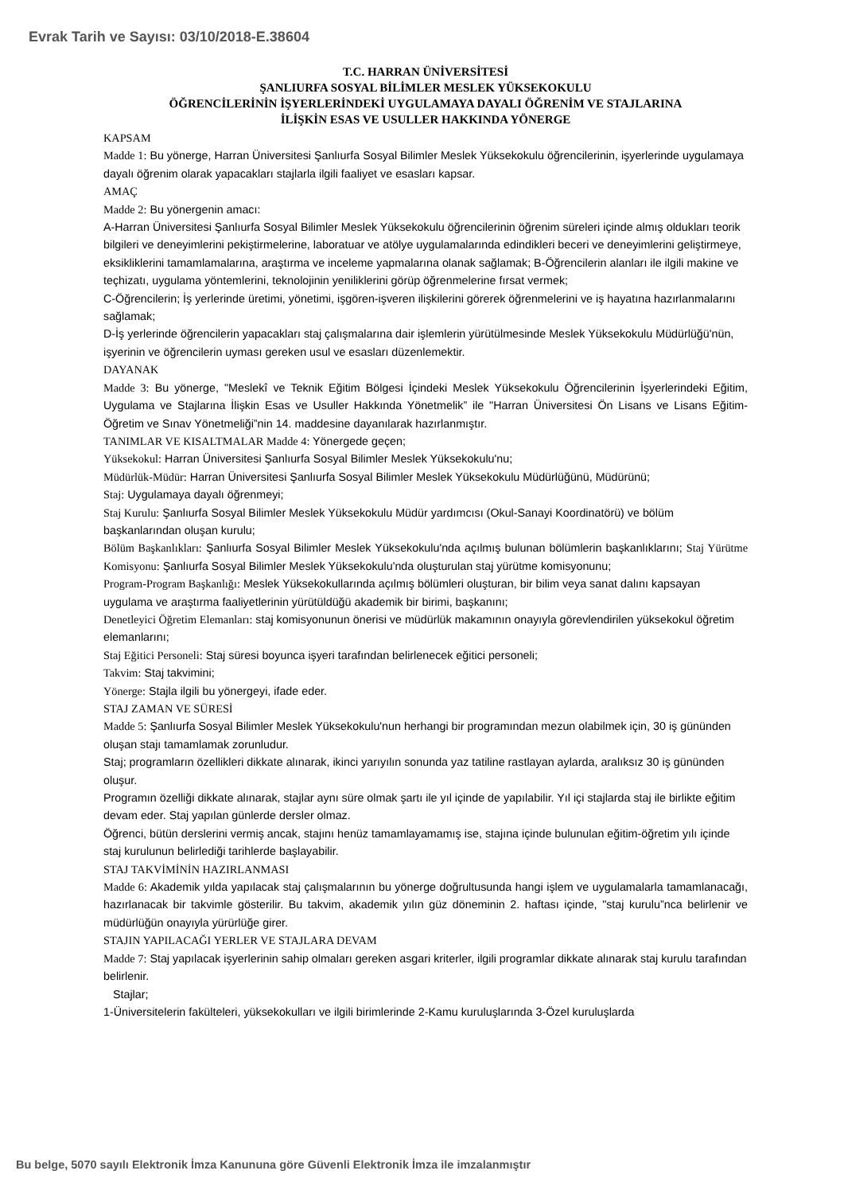Evrak Tarih ve Sayısı: 03/10/2018-E.38604
T.C. HARRAN ÜNİVERSİTESİ
ŞANLIURFA SOSYAL BİLİMLER MESLEK YÜKSEKOKULU
ÖĞRENCİLERİNİN İŞYERLERİNDEKİ UYGULAMAYA DAYALI ÖĞRENİM VE STAJLARINA
İLİŞKİN ESAS VE USULLER HAKKINDA YÖNERGE
KAPSAM
Madde 1: Bu yönerge, Harran Üniversitesi Şanlıurfa Sosyal Bilimler Meslek Yüksekokulu öğrencilerinin, işyerlerinde uygulamaya dayalı öğrenim olarak yapacakları stajlarla ilgili faaliyet ve esasları kapsar.
AMAÇ
Madde 2: Bu yönergenin amacı:
A-Harran Üniversitesi Şanlıurfa Sosyal Bilimler Meslek Yüksekokulu öğrencilerinin öğrenim süreleri içinde almış oldukları teorik bilgileri ve deneyimlerini pekiştirmelerine, laboratuar ve atölye uygulamalarında edindikleri beceri ve deneyimlerini geliştirmeye, eksikliklerini tamamlamalarına, araştırma ve inceleme yapmalarına olanak sağlamak; B-Öğrencilerin alanları ile ilgili makine ve teçhizatı, uygulama yöntemlerini, teknolojinin yeniliklerini görüp öğrenmelerine fırsat vermek;
C-Öğrencilerin; İş yerlerinde üretimi, yönetimi, işgören-işveren ilişkilerini görerek öğrenmelerini ve iş hayatına hazırlanmalarını sağlamak;
D-İş yerlerinde öğrencilerin yapacakları staj çalışmalarına dair işlemlerin yürütülmesinde Meslek Yüksekokulu Müdürlüğü'nün, işyerinin ve öğrencilerin uyması gereken usul ve esasları düzenlemektir.
DAYANAK
Madde 3: Bu yönerge, "Meslekî ve Teknik Eğitim Bölgesi İçindeki Meslek Yüksekokulu Öğrencilerinin İşyerlerindeki Eğitim, Uygulama ve Stajlarına İlişkin Esas ve Usuller Hakkında Yönetmelik” ile "Harran Üniversitesi Ön Lisans ve Lisans Eğitim-Öğretim ve Sınav Yönetmeliği”nin 14. maddesine dayanılarak hazırlanmıştır.
TANIMLAR VE KISALTMALAR Madde 4: Yönergede geçen;
Yüksekokul: Harran Üniversitesi Şanlıurfa Sosyal Bilimler Meslek Yüksekokulu'nu;
Müdürlük-Müdür: Harran Üniversitesi Şanlıurfa Sosyal Bilimler Meslek Yüksekokulu Müdürlüğünü, Müdürünü;
Staj: Uygulamaya dayalı öğrenmeyi;
Staj Kurulu: Şanlıurfa Sosyal Bilimler Meslek Yüksekokulu Müdür yardımcısı (Okul-Sanayi Koordinatörü) ve bölüm başkanlarından oluşan kurulu;
Bölüm Başkanlıkları: Şanlıurfa Sosyal Bilimler Meslek Yüksekokulu'nda açılmış bulunan bölümlerin başkanlıklarını; Staj Yürütme Komisyonu: Şanlıurfa Sosyal Bilimler Meslek Yüksekokulu'nda oluşturulan staj yürütme komisyonunu;
Program-Program Başkanlığı: Meslek Yüksekokullarında açılmış bölümleri oluşturan, bir bilim veya sanat dalını kapsayan uygulama ve araştırma faaliyetlerinin yürütüldüğü akademik bir birimi, başkanını;
Denetleyici Öğretim Elemanları: staj komisyonunun önerisi ve müdürlük makamının onayıyla görevlendirilen yüksekokul öğretim elemanlarını;
Staj Eğitici Personeli: Staj süresi boyunca işyeri tarafından belirlenecek eğitici personeli;
Takvim: Staj takvimini;
Yönerge: Stajla ilgili bu yönergeyi, ifade eder.
STAJ ZAMAN VE SÜRESİ
Madde 5: Şanlıurfa Sosyal Bilimler Meslek Yüksekokulu'nun herhangi bir programından mezun olabilmek için, 30 iş gününden oluşan stajı tamamlamak zorunludur.
Staj; programların özellikleri dikkate alınarak, ikinci yarıyılın sonunda yaz tatiline rastlayan aylarda, aralıksız 30 iş gününden oluşur.
Programın özelliği dikkate alınarak, stajlar aynı süre olmak şartı ile yıl içinde de yapılabilir. Yıl içi stajlarda staj ile birlikte eğitim devam eder. Staj yapılan günlerde dersler olmaz.
Öğrenci, bütün derslerini vermiş ancak, stajını henüz tamamlayamamış ise, stajına içinde bulunulan eğitim-öğretim yılı içinde staj kurulunun belirlediği tarihlerde başlayabilir.
STAJ TAKVİMİNİN HAZIRLANMASI
Madde 6: Akademik yılda yapılacak staj çalışmalarının bu yönerge doğrultusunda hangi işlem ve uygulamalarla tamamlanacağı, hazırlanacak bir takvimle gösterilir. Bu takvim, akademik yılın güz döneminin 2. haftası içinde, "staj kurulu”nca belirlenir ve müdürlüğün onayıyla yürürlüğe girer.
STAJIN YAPILACAĞI YERLER VE STAJLARA DEVAM
Madde 7: Staj yapılacak işyerlerinin sahip olmaları gereken asgari kriterler, ilgili programlar dikkate alınarak staj kurulu tarafından belirlenir.
Stajlar;
1-Üniversitelerin fakülteleri, yüksekokulları ve ilgili birimlerinde 2-Kamu kuruluşlarında 3-Özel kuruluşlarda
Bu belge, 5070 sayılı Elektronik İmza Kanununa göre Güvenli Elektronik İmza ile imzalanmıştır